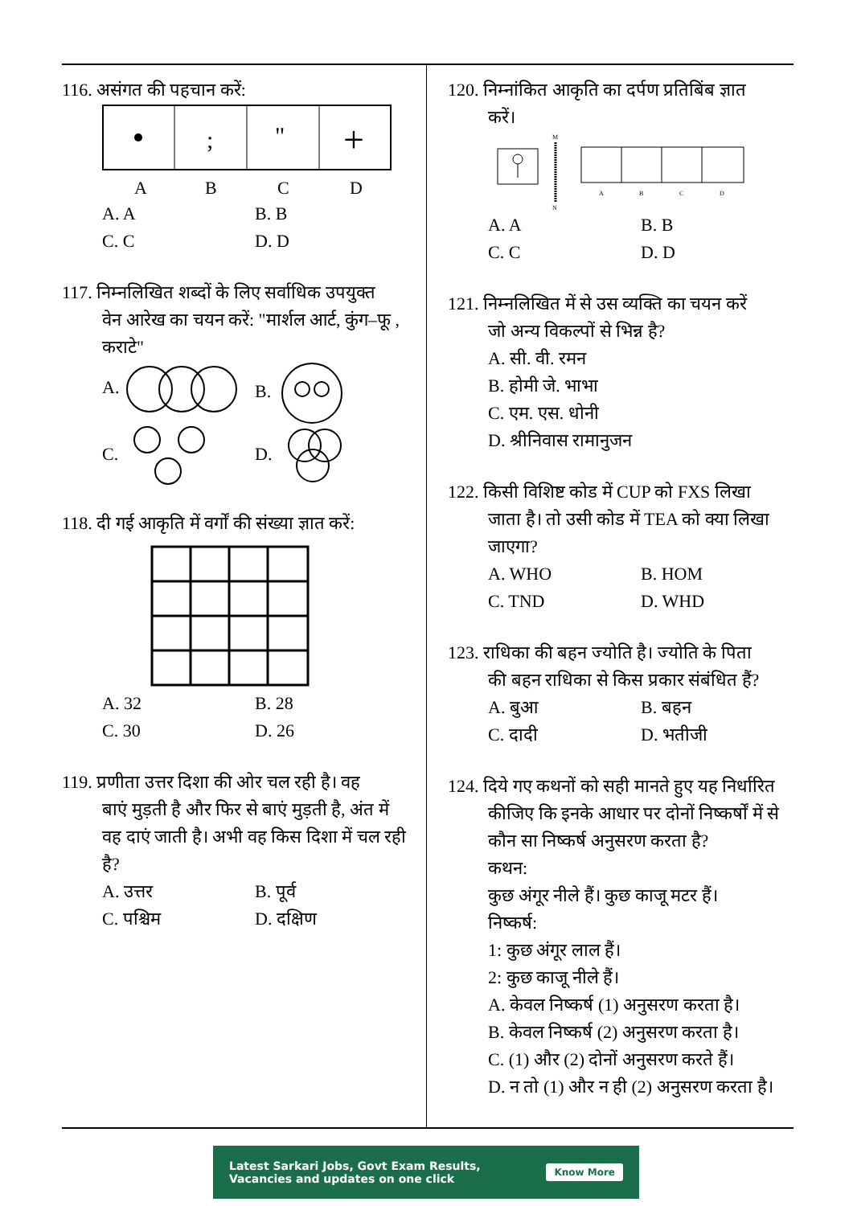116. असंगत की पहचान करें:
;
"
+
A
B
C
D
A. A B. B C. C D. D
117. निम्नलिखित शब्दों के लिए सर्वाधिक उपयुक्त
वेन आरेख का चयन करें: "मार्शल आर्ट, कुंग–फू , कराटे"
A. B. C. D.
118. दी गई आकृति में वर्गों की संख्या ज्ञात करें:
A. 32 B. 28 C. 30 D. 26
119. प्रणीता उत्तर दिशा की ओर चल रही है। वह
बाएं मुड़ती है और फिर से बाएं मुड़ती है, अंत में वह दाएं जाती है। अभी वह किस दिशा में चल रही है?
A. उत्तर B. पूर्व C. पश्चिम D. दक्षिण
120. निम्नांकित आकृति का दर्पण प्रतिबिंब ज्ञात
करें।
M
N
A
B
C
D
A. A B. B C. C D. D
121. निम्नलिखित में से उस व्यक्ति का चयन करें
जो अन्य विकल्पों से भिन्न है?
A. सी. वी. रमन
B. होमी जे. भाभा
C. एम. एस. धोनी
D. श्रीनिवास रामानुजन
122. किसी विशिष्ट कोड में CUP को FXS लिखा
जाता है। तो उसी कोड में TEA को क्या लिखा जाएगा?
A. WHO B. HOM C. TND D. WHD
123. राधिका की बहन ज्योति है। ज्योति के पिता
की बहन राधिका से किस प्रकार संबंधित हैं?
A. बुआ B. बहन C. दादी D. भतीजी
124. दिये गए कथनों को सही मानते हुए यह निर्धारित
कीजिए कि इनके आधार पर दोनों निष्कर्षों में से कौन सा निष्कर्ष अनुसरण करता है?
कथन:
कुछ अंगूर नीले हैं। कुछ काजू मटर हैं।
निष्कर्ष:
1: कुछ अंगूर लाल हैं।
2: कुछ काजू नीले हैं।
A. केवल निष्कर्ष (1) अनुसरण करता है।
B. केवल निष्कर्ष (2) अनुसरण करता है।
C. (1) और (2) दोनों अनुसरण करते हैं।
D. न तो (1) और न ही (2) अनुसरण करता है।
Latest Sarkari Jobs, Govt Exam Results,
Vacancies and updates on one click Know More